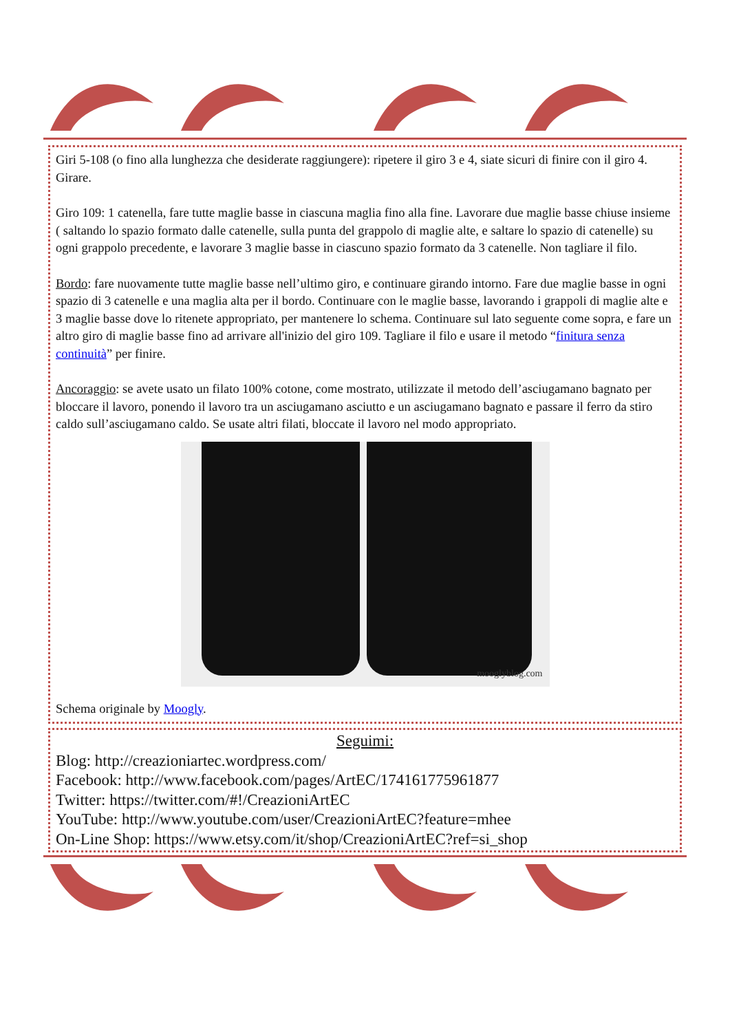Giri 5-108 (o fino alla lunghezza che desiderate raggiungere): ripetere il giro 3 e 4, siate sicuri di finire con il giro 4. Girare.
Giro 109: 1 catenella, fare tutte maglie basse in ciascuna maglia fino alla fine. Lavorare due maglie basse chiuse insieme ( saltando lo spazio formato dalle catenelle, sulla punta del grappolo di maglie alte, e saltare lo spazio di catenelle) su ogni grappolo precedente, e lavorare 3 maglie basse in ciascuno spazio formato da 3 catenelle. Non tagliare il filo.
Bordo: fare nuovamente tutte maglie basse nell’ultimo giro, e continuare girando intorno. Fare due maglie basse in ogni spazio di 3 catenelle e una maglia alta per il bordo. Continuare con le maglie basse, lavorando i grappoli di maglie alte e 3 maglie basse dove lo ritenete appropriato, per mantenere lo schema. Continuare sul lato seguente come sopra, e fare un altro giro di maglie basse fino ad arrivare all'inizio del giro 109. Tagliare il filo e usare il metodo “finitura senza continuità” per finire.
Ancoraggio: se avete usato un filato 100% cotone, come mostrato, utilizzate il metodo dell’asciugamano bagnato per bloccare il lavoro, ponendo il lavoro tra un asciugamano asciutto e un asciugamano bagnato e passare il ferro da stiro caldo sull’asciugamano caldo. Se usate altri filati, bloccate il lavoro nel modo appropriato.
mooglyblog.com
Schema originale by Moogly.
Seguimi:
Blog: http://creazioniartec.wordpress.com/
Facebook: http://www.facebook.com/pages/ArtEC/174161775961877
Twitter: https://twitter.com/#!/CreazioniArtEC
YouTube: http://www.youtube.com/user/CreazioniArtEC?feature=mhee
On-Line Shop: https://www.etsy.com/it/shop/CreazioniArtEC?ref=si_shop